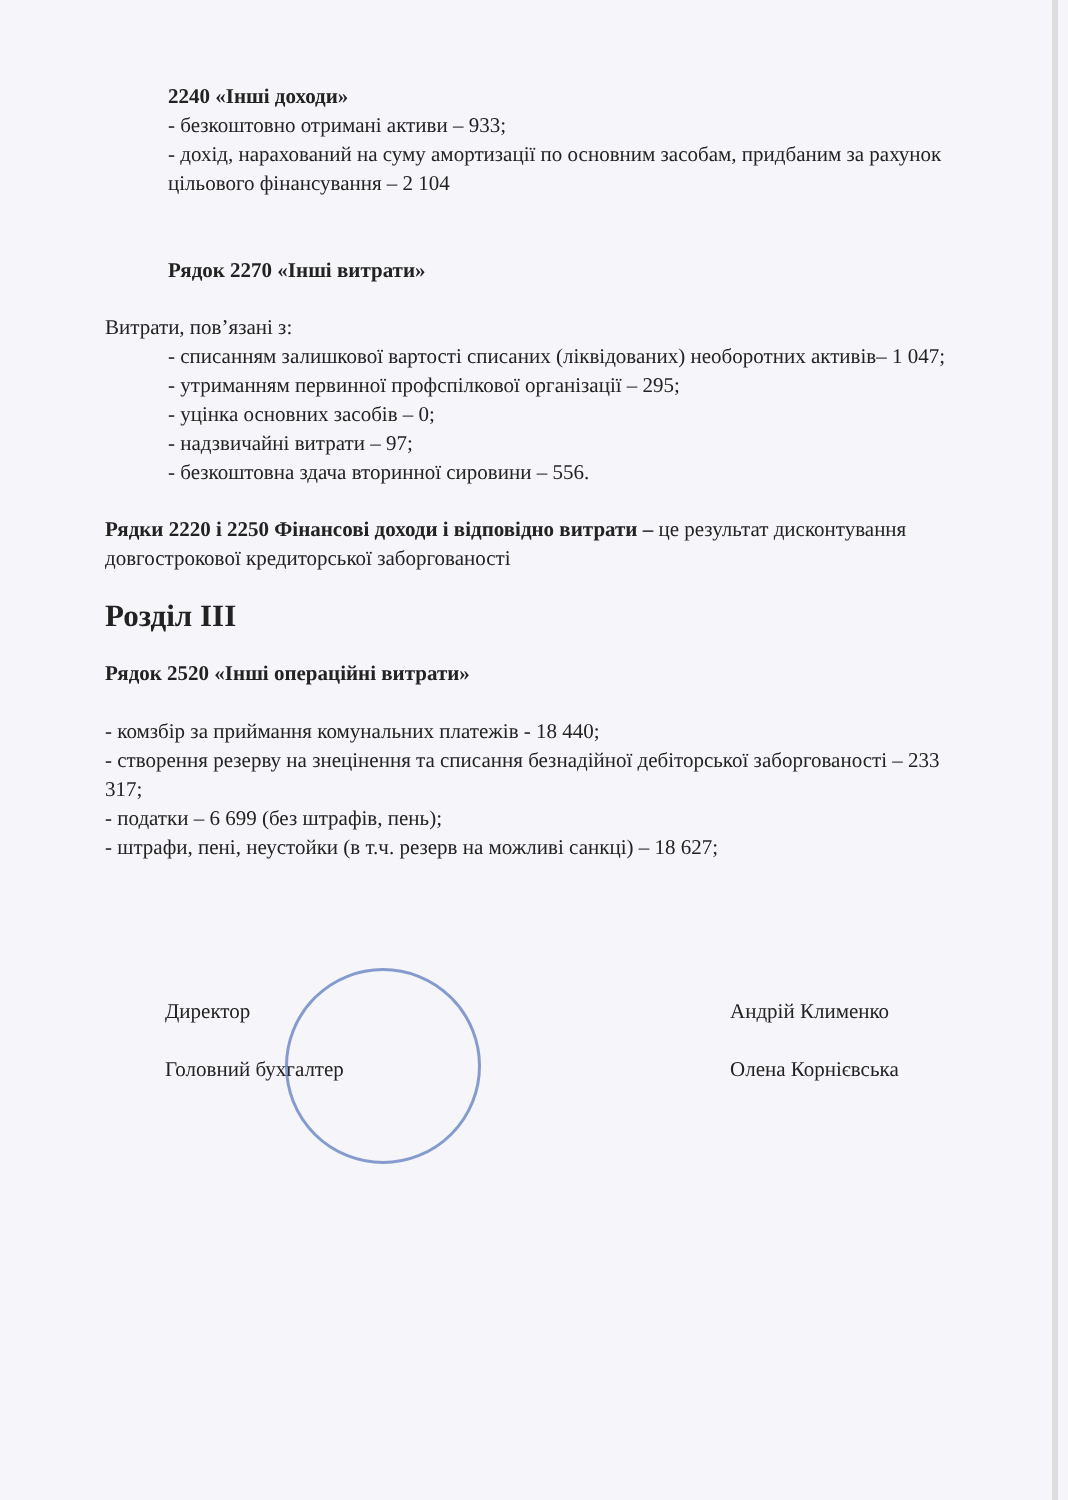2240 «Інші доходи»
- безкоштовно отримані активи – 933;
- дохід, нарахований на суму амортизації по основним засобам, придбаним за рахунок цільового фінансування – 2 104
Рядок 2270 «Інші витрати»
Витрати, пов’язані з:
- списанням залишкової вартості списаних (ліквідованих) необоротних активів– 1 047;
- утриманням первинної профспілкової організації – 295;
- уцінка основних засобів – 0;
- надзвичайні витрати – 97;
- безкоштовна здача вторинної сировини – 556.
Рядки 2220 і 2250 Фінансові доходи і відповідно витрати – це результат дисконтування довгострокової кредиторської заборгованості
Розділ ІІІ
Рядок 2520 «Інші операційні витрати»
- комзбір за приймання комунальних платежів - 18 440;
- створення резерву на знецінення та списання безнадійної дебіторської заборгованості – 233 317;
- податки – 6 699 (без штрафів, пень);
- штрафи, пені, неустойки (в т.ч. резерв на можливі санкці) – 18 627;
Директор
Головний бухгалтер
Андрій Клименко
Олена Корнієвська